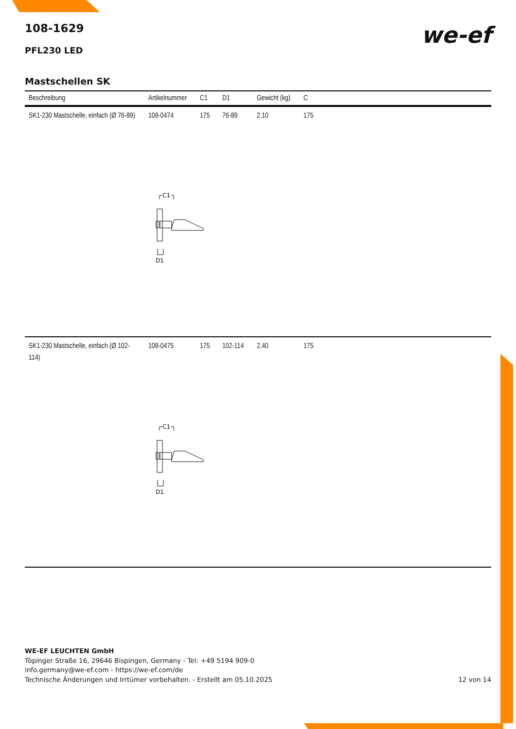we-ef
108-1629
PFL230 LED
Mastschellen SK
| Beschreibung | Artikelnummer | C1 | D1 | Gewicht (kg) | C |
| --- | --- | --- | --- | --- | --- |
| SK1-230 Mastschelle, einfach (Ø 76-89) | 108-0474 | 175 | 76-89 | 2.10 | 175 |
| SK1-230 Mastschelle, einfach (Ø 102-114) | 108-0475 | 175 | 102-114 | 2.40 | 175 |
C1
D1
C1
D1
WE-EF LEUCHTEN GmbH
Töpinger Straße 16, 29646 Bispingen, Germany - Tel: +49 5194 909-0
info.germany@we-ef.com - https://we-ef.com/de
Technische Änderungen und Irrtümer vorbehalten. - Erstellt am 05.10.2025 12 von 14